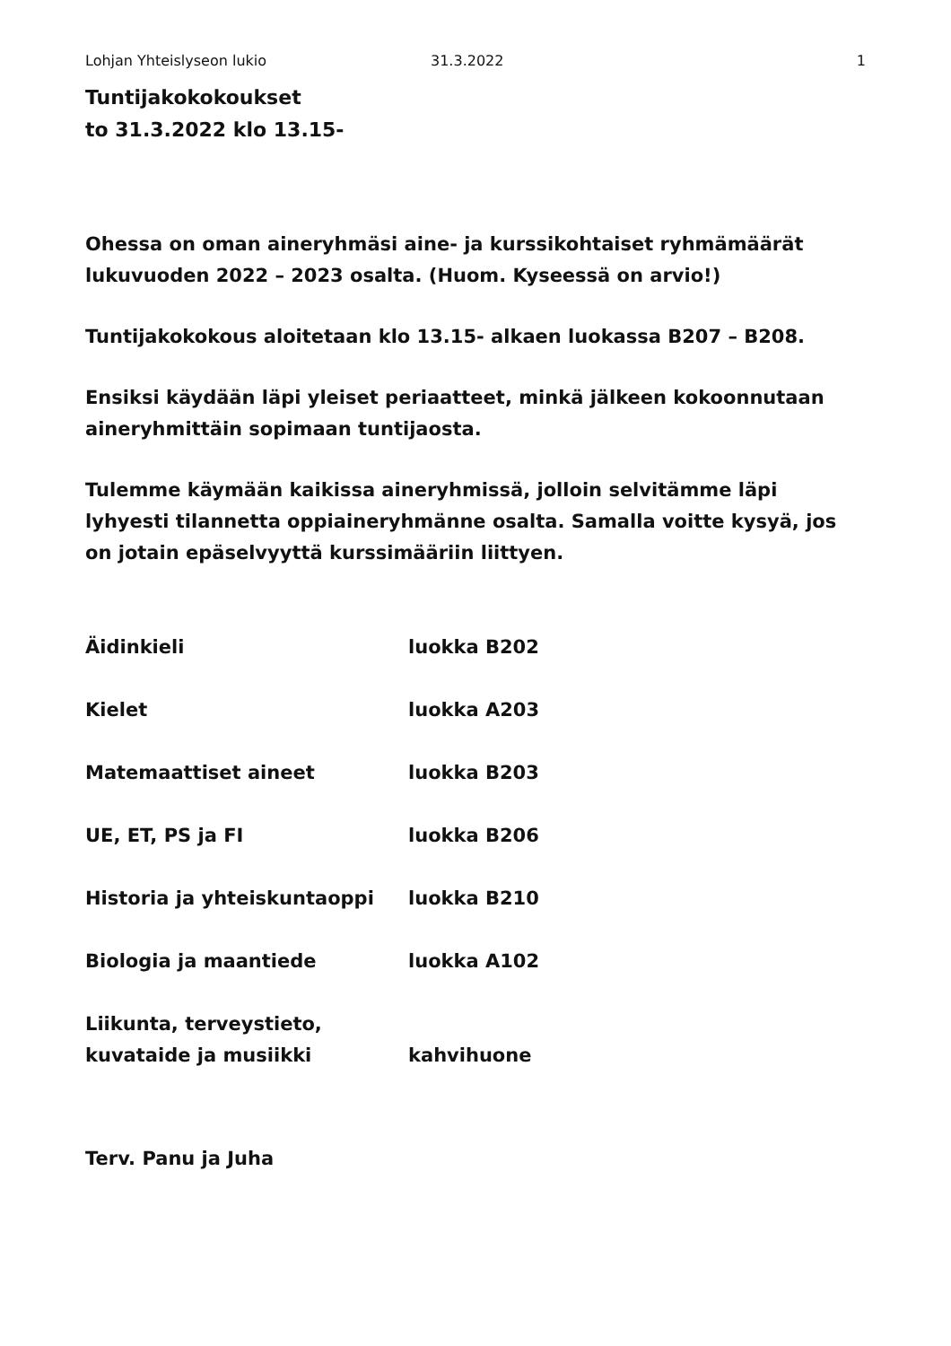Lohjan Yhteislyseon lukio 31.3.2022 1
Tuntijakokokoukset
to 31.3.2022 klo 13.15-
Ohessa on oman aineryhmäsi aine- ja kurssikohtaiset ryhmämäärät lukuvuoden 2022 – 2023 osalta. (Huom. Kyseessä on arvio!)
Tuntijakokokous aloitetaan klo 13.15- alkaen luokassa B207 – B208.
Ensiksi käydään läpi yleiset periaatteet, minkä jälkeen kokoonnutaan aineryhmittäin sopimaan tuntijaosta.
Tulemme käymään kaikissa aineryhmissä, jolloin selvitämme läpi lyhyesti tilannetta oppiaineryhmänne osalta. Samalla voitte kysyä, jos on jotain epäselvyyttä kurssimääriin liittyen.
| Äidinkieli | luokka B202 |
| Kielet | luokka A203 |
| Matemaattiset aineet | luokka B203 |
| UE, ET, PS ja FI | luokka B206 |
| Historia ja yhteiskuntaoppi | luokka B210 |
| Biologia ja maantiede | luokka A102 |
| Liikunta, terveystieto, kuvataide ja musiikki | kahvihuone |
Terv. Panu ja Juha